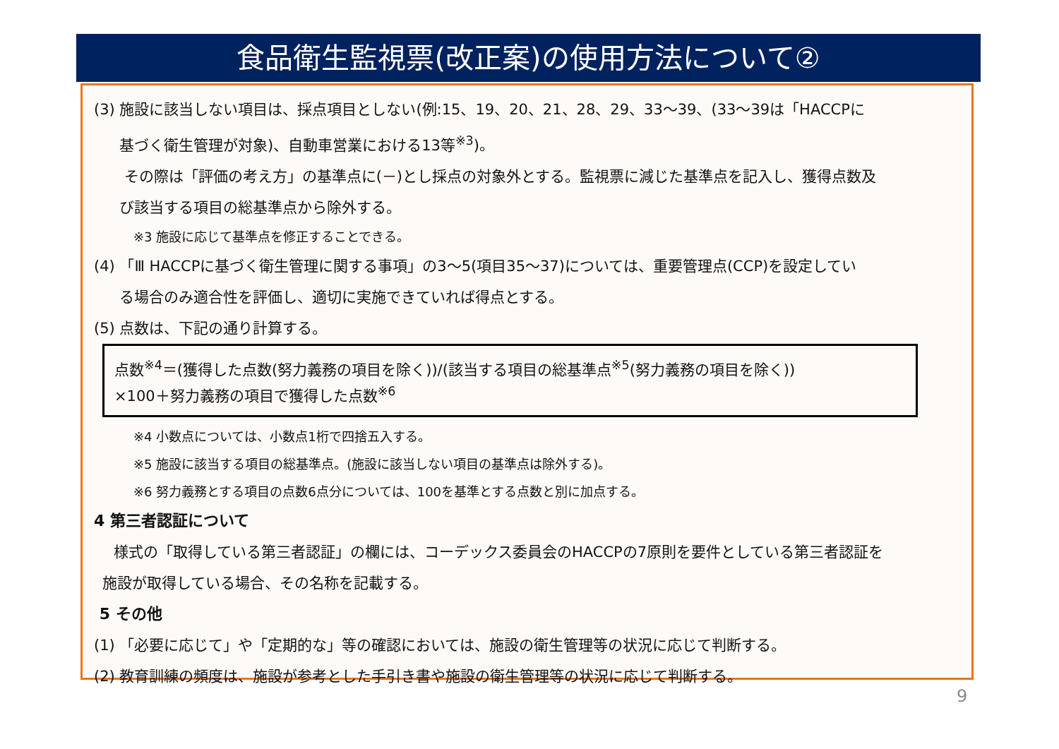食品衛生監視票(改正案)の使用方法について②
(3) 施設に該当しない項目は、採点項目としない(例:15、19、20、21、28、29、33～39、(33～39は「HACCPに
基づく衛生管理が対象)、自動車営業における13等<sup>※3</sup>)。
その際は「評価の考え方」の基準点に(－)とし採点の対象外とする。監視票に減じた基準点を記入し、獲得点数及
び該当する項目の総基準点から除外する。
※3 施設に応じて基準点を修正することできる。
(4) 「Ⅲ HACCPに基づく衛生管理に関する事項」の3～5(項目35～37)については、重要管理点(CCP)を設定してい
る場合のみ適合性を評価し、適切に実施できていれば得点とする。
(5) 点数は、下記の通り計算する。
点数<sup>※4</sup>＝(獲得した点数(努力義務の項目を除く))/(該当する項目の総基準点<sup>※5</sup>(努力義務の項目を除く))
×100＋努力義務の項目で獲得した点数<sup>※6</sup>
※4 小数点については、小数点1桁で四捨五入する。
※5 施設に該当する項目の総基準点。(施設に該当しない項目の基準点は除外する)。
※6 努力義務とする項目の点数6点分については、100を基準とする点数と別に加点する。
4 第三者認証について
様式の「取得している第三者認証」の欄には、コーデックス委員会のHACCPの7原則を要件としている第三者認証を
施設が取得している場合、その名称を記載する。
5 その他
(1) 「必要に応じて」や「定期的な」等の確認においては、施設の衛生管理等の状況に応じて判断する。
(2) 教育訓練の頻度は、施設が参考とした手引き書や施設の衛生管理等の状況に応じて判断する。
9